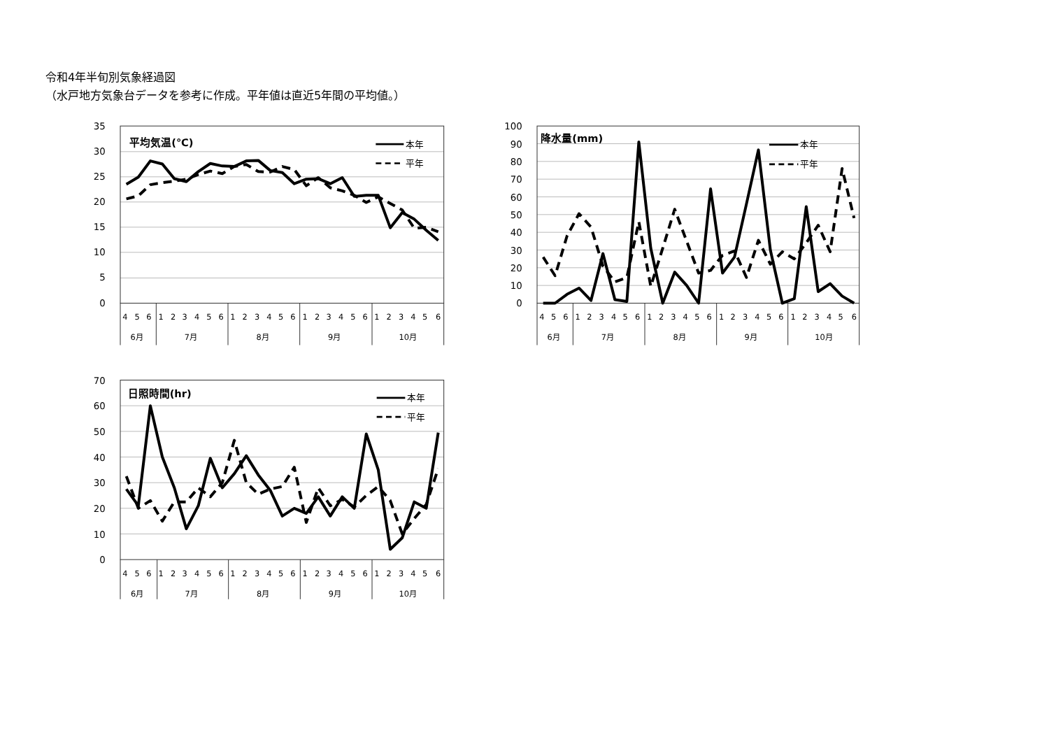令和4年半旬別気象経過図
（水戸地方気象台データを参考に作成。平年値は直近5年間の平均値。）
35
30
25
20
15
10
5
0
100
90
80
70
60
50
40
30
20
10
0
70
60
50
40
30
20
10
0
4 5 6 1 2 3 4 5 6 1 2 3 4 5 6 1 2 3 4 5 6 1 2 3 4 5 6
6月 7月 8月 9月 10月
4 5 6 1 2 3 4 5 6 1 2 3 4 5 6 1 2 3 4 5 6 1 2 3 4 5 6
6月 7月 8月 9月 10月
4 5 6 1 2 3 4 5 6 1 2 3 4 5 6 1 2 3 4 5 6 1 2 3 4 5 6
6月 7月 8月 9月 10月
平均気温(℃)
降水量(mm)
日照時間(hr)
本年
平年
本年
平年
本年
平年